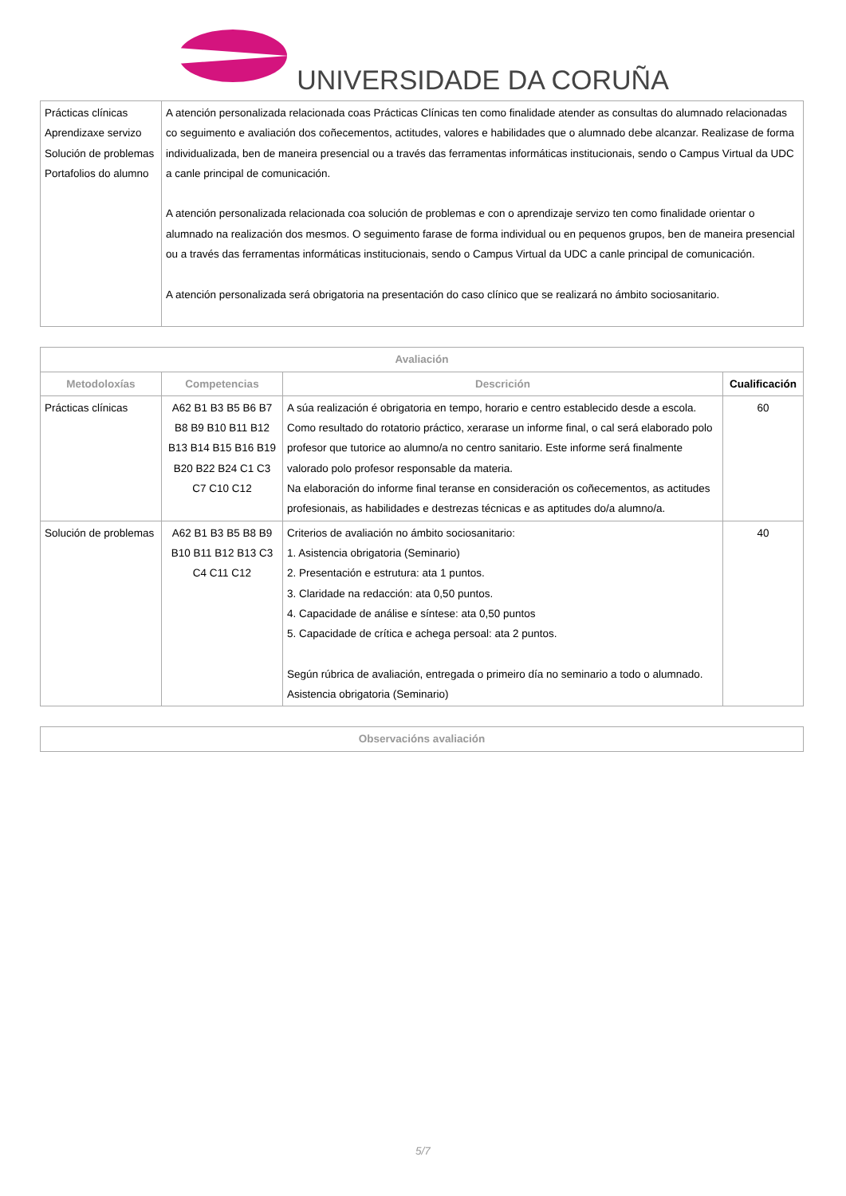UNIVERSIDADE DA CORUÑA
| Prácticas clínicas Aprendizaxe servizo Solución de problemas Portafolios do alumno | A atención personalizada relacionada coas Prácticas Clínicas ten como finalidade atender as consultas do alumnado relacionadas co seguimento e avaliación dos coñecementos, actitudes, valores e habilidades que o alumnado debe alcanzar. Realizase de forma individualizada, ben de maneira presencial ou a través das ferramentas informáticas institucionais, sendo o Campus Virtual da UDC a canle principal de comunicación. A atención personalizada relacionada coa solución de problemas e con o aprendizaje servizo ten como finalidade orientar o alumnado na realización dos mesmos. O seguimento farase de forma individual ou en pequenos grupos, ben de maneira presencial ou a través das ferramentas informáticas institucionais, sendo o Campus Virtual da UDC a canle principal de comunicación. A atención personalizada será obrigatoria na presentación do caso clínico que se realizará no ámbito sociosanitario. |
| Avaliación | | | |
| --- | --- | --- | --- |
| Metodoloxías | Competencias | Descrición | Cualificación |
| Prácticas clínicas | A62 B1 B3 B5 B6 B7 B8 B9 B10 B11 B12 B13 B14 B15 B16 B19 B20 B22 B24 C1 C3 C7 C10 C12 | A súa realización é obrigatoria en tempo, horario e centro establecido desde a escola. Como resultado do rotatorio práctico, xerarase un informe final, o cal será elaborado polo profesor que tutorice ao alumno/a no centro sanitario. Este informe será finalmente valorado polo profesor responsable da materia. Na elaboración do informe final teranse en consideración os coñecementos, as actitudes profesionais, as habilidades e destrezas técnicas e as aptitudes do/a alumno/a. | 60 |
| Solución de problemas | A62 B1 B3 B5 B8 B9 B10 B11 B12 B13 C3 C4 C11 C12 | Criterios de avaliación no ámbito sociosanitario: 1. Asistencia obrigatoria (Seminario) 2. Presentación e estrutura: ata 1 puntos. 3. Claridade na redacción: ata 0,50 puntos. 4. Capacidade de análise e síntese: ata 0,50 puntos 5. Capacidade de crítica e achega persoal: ata 2 puntos. Según rúbrica de avaliación, entregada o primeiro día no seminario a todo o alumnado. Asistencia obrigatoria (Seminario) | 40 |
| Observacións avaliación |
| --- |
5/7